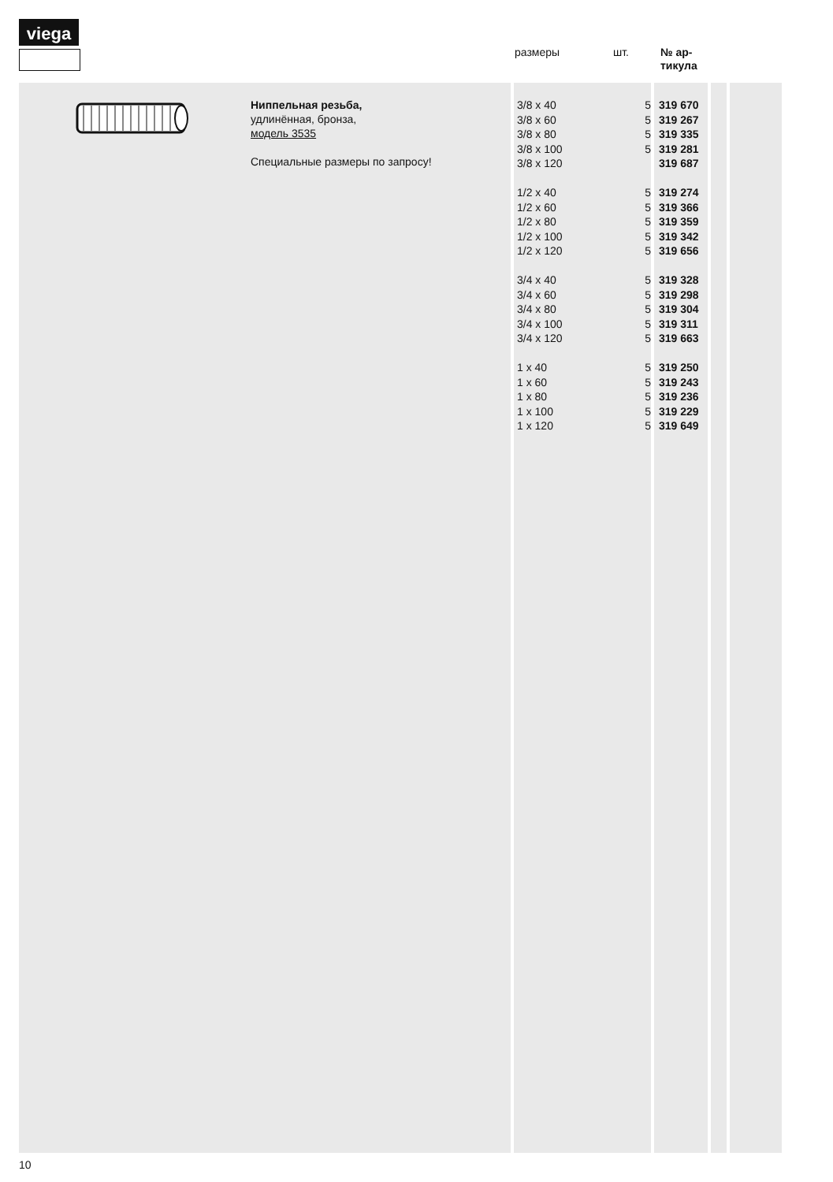viega
размеры шт.
№ ар-
тикула
Ниппельная резьба,
удлинённая, бронза,
модель 3535
Специальные размеры по запросу!
| 3/8 x 40 | 5 | 319 670 |
| 3/8 x 60 | 5 | 319 267 |
| 3/8 x 80 | 5 | 319 335 |
| 3/8 x 100 | 5 | 319 281 |
| 3/8 x 120 | | 319 687 |
| 1/2 x 40 | 5 | 319 274 |
| 1/2 x 60 | 5 | 319 366 |
| 1/2 x 80 | 5 | 319 359 |
| 1/2 x 100 | 5 | 319 342 |
| 1/2 x 120 | 5 | 319 656 |
| 3/4 x 40 | 5 | 319 328 |
| 3/4 x 60 | 5 | 319 298 |
| 3/4 x 80 | 5 | 319 304 |
| 3/4 x 100 | 5 | 319 311 |
| 3/4 x 120 | 5 | 319 663 |
| 1 x 40 | 5 | 319 250 |
| 1 x 60 | 5 | 319 243 |
| 1 x 80 | 5 | 319 236 |
| 1 x 100 | 5 | 319 229 |
| 1 x 120 | 5 | 319 649 |
10